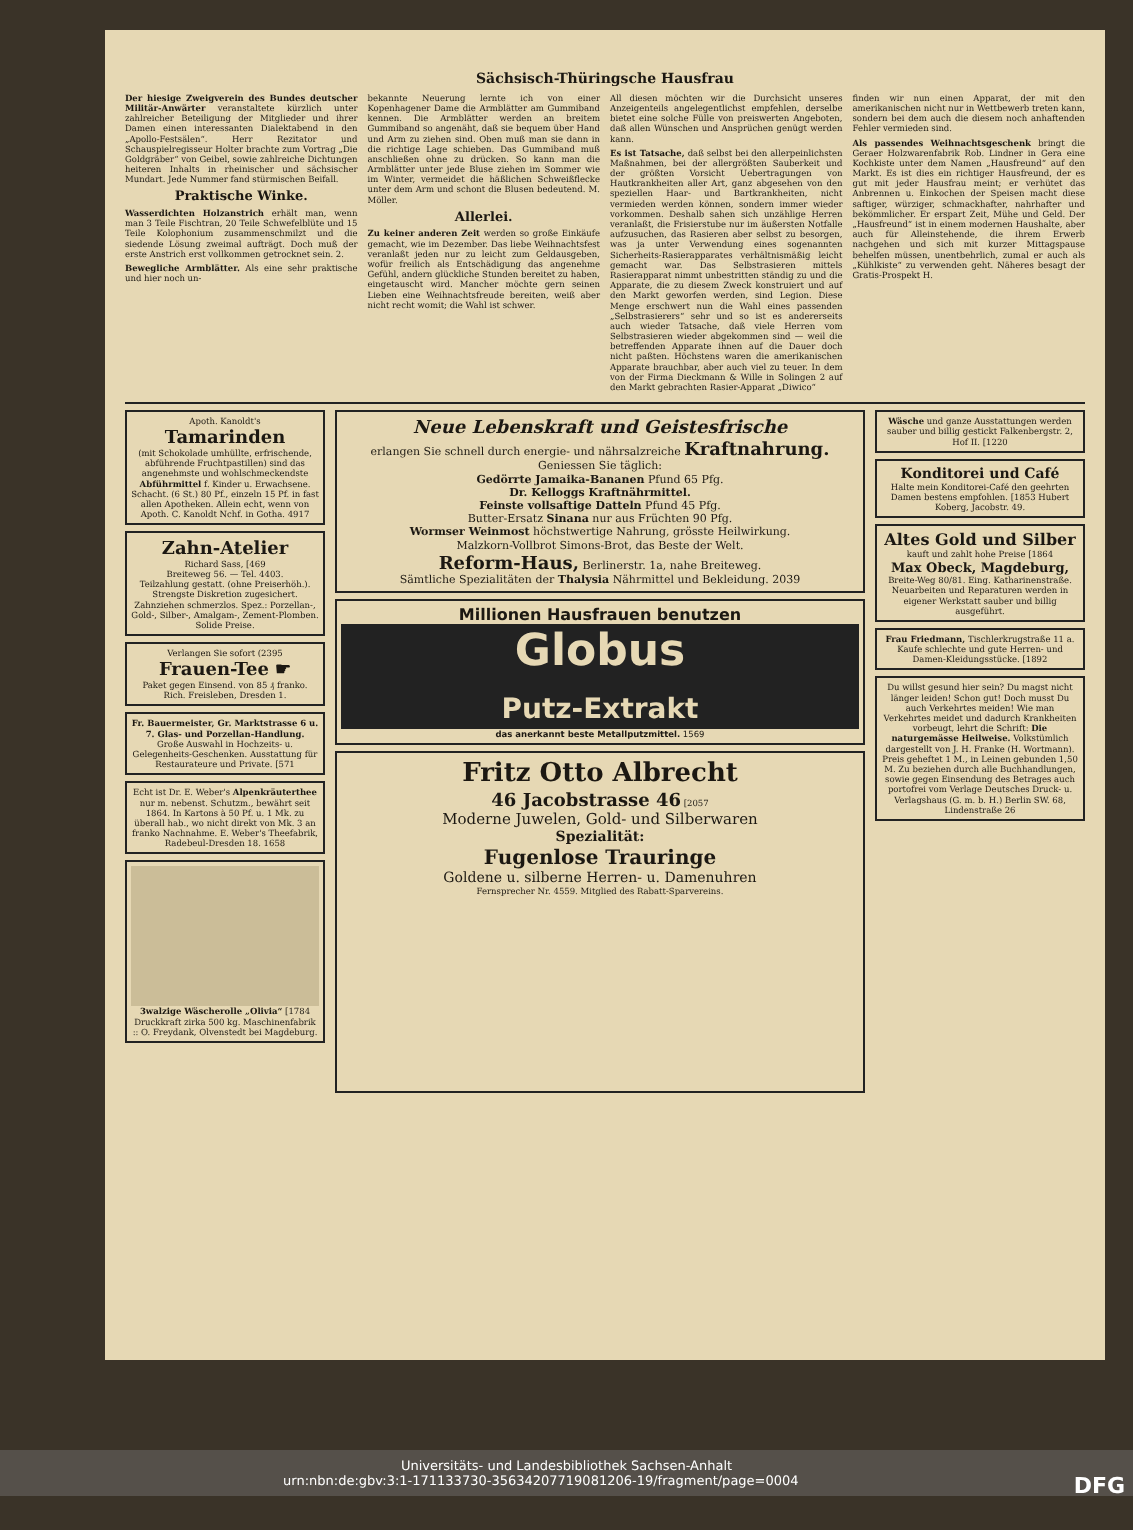Sächsisch-Thüringsche Hausfrau
Der hiesige Zweigverein des Bundes deutscher Militär-Anwärter veranstaltete kürzlich unter zahlreicher Beteiligung der Mitglieder und ihrer Damen einen interessanten Dialektabend in den „Apollo-Festsälen“. Herr Rezitator und Schauspielregisseur Holter brachte zum Vortrag „Die Goldgräber“ von Geibel, sowie zahlreiche Dichtungen heiteren Inhalts in rheinischer und sächsischer Mundart. Jede Nummer fand stürmischen Beifall.
Praktische Winke.
Wasserdichten Holzanstrich erhält man, wenn man 3 Teile Fischtran, 20 Teile Schwefelblüte und 15 Teile Kolophonium zusammenschmilzt und die siedende Lösung zweimal aufträgt. Doch muß der erste Anstrich erst vollkommen getrocknet sein. 2.
Bewegliche Armblätter. Als eine sehr praktische und hier noch un-
bekannte Neuerung lernte ich von einer Kopenhagener Dame die Armblätter am Gummiband kennen. Die Armblätter werden an breitem Gummiband so angenäht, daß sie bequem über Hand und Arm zu ziehen sind. Oben muß man sie dann in die richtige Lage schieben. Das Gummiband muß anschließen ohne zu drücken. So kann man die Armblätter unter jede Bluse ziehen im Sommer wie im Winter, vermeidet die häßlichen Schweißflecke unter dem Arm und schont die Blusen bedeutend. M. Möller.
Allerlei.
Zu keiner anderen Zeit werden so große Einkäufe gemacht, wie im Dezember. Das liebe Weihnachtsfest veranlaßt jeden nur zu leicht zum Geldausgeben, wofür freilich als Entschädigung das angenehme Gefühl, andern glückliche Stunden bereitet zu haben, eingetauscht wird. Mancher möchte gern seinen Lieben eine Weihnachtsfreude bereiten, weiß aber nicht recht womit; die Wahl ist schwer.
All diesen möchten wir die Durchsicht unseres Anzeigenteils angelegentlichst empfehlen, derselbe bietet eine solche Fülle von preiswerten Angeboten, daß allen Wünschen und Ansprüchen genügt werden kann.
Es ist Tatsache, daß selbst bei den allerpeinlichsten Maßnahmen, bei der allergrößten Sauberkeit und der größten Vorsicht Uebertragungen von Hautkrankheiten aller Art, ganz abgesehen von den speziellen Haar- und Bartkrankheiten, nicht vermieden werden können, sondern immer wieder vorkommen. Deshalb sahen sich unzählige Herren veranlaßt, die Frisierstube nur im äußersten Notfalle aufzusuchen, das Rasieren aber selbst zu besorgen, was ja unter Verwendung eines sogenannten Sicherheits-Rasierapparates verhältnismäßig leicht gemacht war. Das Selbstrasieren mittels Rasierapparat nimmt unbestritten ständig zu und die Apparate, die zu diesem Zweck konstruiert und auf den Markt geworfen werden, sind Legion. Diese Menge erschwert nun die Wahl eines passenden „Selbstrasierers“ sehr und so ist es andererseits auch wieder Tatsache, daß viele Herren vom Selbstrasieren wieder abgekommen sind — weil die betreffenden Apparate ihnen auf die Dauer doch nicht paßten. Höchstens waren die amerikanischen Apparate brauchbar, aber auch viel zu teuer. In dem von der Firma Dieckmann & Wille in Solingen 2 auf den Markt gebrachten Rasier-Apparat „Diwico“
finden wir nun einen Apparat, der mit den amerikanischen nicht nur in Wettbewerb treten kann, sondern bei dem auch die diesem noch anhaftenden Fehler vermieden sind.
Als passendes Weihnachtsgeschenk bringt die Geraer Holzwarenfabrik Rob. Lindner in Gera eine Kochkiste unter dem Namen „Hausfreund“ auf den Markt. Es ist dies ein richtiger Hausfreund, der es gut mit jeder Hausfrau meint; er verhütet das Anbrennen u. Einkochen der Speisen macht diese saftiger, würziger, schmackhafter, nahrhafter und bekömmlicher. Er erspart Zeit, Mühe und Geld. Der „Hausfreund“ ist in einem modernen Haushalte, aber auch für Alleinstehende, die ihrem Erwerb nachgehen und sich mit kurzer Mittagspause behelfen müssen, unentbehrlich, zumal er auch als „Kühlkiste“ zu verwenden geht. Näheres besagt der Gratis-Prospekt H.
Apoth. Kanoldt's
Tamarinden
(mit Schokolade umhüllte, erfrischende, abführende Fruchtpastillen) sind das angenehmste und wohlschmeckendste Abführmittel f. Kinder u. Erwachsene. Schacht. (6 St.) 80 Pf., einzeln 15 Pf. in fast allen Apotheken. Allein echt, wenn von Apoth. C. Kanoldt Nchf. in Gotha. 4917
Zahn-Atelier
Richard Sass, [469
Breiteweg 56. — Tel. 4403.
Teilzahlung gestatt. (ohne Preiserhöh.). Strengste Diskretion zugesichert. Zahnziehen schmerzlos. Spez.: Porzellan-, Gold-, Silber-, Amalgam-, Zement-Plomben. Solide Preise.
Verlangen Sie sofort (2395
Frauen-Tee ☛
Paket gegen Einsend. von 85 ₰ franko. Rich. Freisleben, Dresden 1.
Fr. Bauermeister, Gr. Marktstrasse 6 u. 7. Glas- und Porzellan-Handlung.
Große Auswahl in Hochzeits- u. Gelegenheits-Geschenken. Ausstattung für Restaurateure und Private. [571
Echt ist Dr. E. Weber's Alpenkräuterthee nur m. nebenst. Schutzm., bewährt seit 1864. In Kartons à 50 Pf. u. 1 Mk. zu überall hab., wo nicht direkt von Mk. 3 an franko Nachnahme. E. Weber's Theefabrik, Radebeul-Dresden 18. 1658
3walzige Wäscherolle „Olivia“ [1784
Druckkraft zirka 500 kg. Maschinenfabrik :: O. Freydank, Olvenstedt bei Magdeburg.
Neue Lebenskraft und Geistesfrische
erlangen Sie schnell durch energie- und nährsalzreiche Kraftnahrung.
Geniessen Sie täglich:
Gedörrte Jamaika-Bananen Pfund 65 Pfg.
Dr. Kelloggs Kraftnährmittel.
Feinste vollsaftige Datteln Pfund 45 Pfg.
Butter-Ersatz Sinana nur aus Früchten 90 Pfg.
Wormser Weinmost höchstwertige Nahrung, grösste Heilwirkung.
Malzkorn-Vollbrot Simons-Brot, das Beste der Welt.
Reform-Haus, Berlinerstr. 1a, nahe Breiteweg.
Sämtliche Spezialitäten der Thalysia Nährmittel und Bekleidung. 2039
Millionen Hausfrauen benutzen
Globus
Putz-Extrakt
das anerkannt beste Metallputzmittel. 1569
Fritz Otto Albrecht
46 Jacobstrasse 46 [2057
Moderne Juwelen, Gold- und Silberwaren
Spezialität:
Fugenlose Trauringe
Goldene u. silberne Herren- u. Damenuhren
Fernsprecher Nr. 4559. Mitglied des Rabatt-Sparvereins.
Wäsche und ganze Ausstattungen werden sauber und billig gestickt Falkenbergstr. 2, Hof II. [1220
Konditorei und Café
Halte mein Konditorei-Café den geehrten Damen bestens empfohlen. [1853 Hubert Koberg, Jacobstr. 49.
Altes Gold und Silber
kauft und zahlt hohe Preise [1864
Max Obeck, Magdeburg,
Breite-Weg 80/81. Eing. Katharinenstraße. Neuarbeiten und Reparaturen werden in eigener Werkstatt sauber und billig ausgeführt.
Frau Friedmann, Tischlerkrugstraße 11 a. Kaufe schlechte und gute Herren- und Damen-Kleidungsstücke. [1892
Du willst gesund hier sein? Du magst nicht länger leiden! Schon gut! Doch musst Du auch Verkehrtes meiden! Wie man Verkehrtes meidet und dadurch Krankheiten vorbeugt, lehrt die Schrift: Die naturgemässe Heilweise. Volkstümlich dargestellt von J. H. Franke (H. Wortmann). Preis geheftet 1 M., in Leinen gebunden 1,50 M. Zu beziehen durch alle Buchhandlungen, sowie gegen Einsendung des Betrages auch portofrei vom Verlage Deutsches Druck- u. Verlagshaus (G. m. b. H.) Berlin SW. 68, Lindenstraße 26
Universitäts- und Landesbibliothek Sachsen-Anhalt
urn:nbn:de:gbv:3:1-171133730-3563420771908120­6-19/fragment/page=0004 DFG